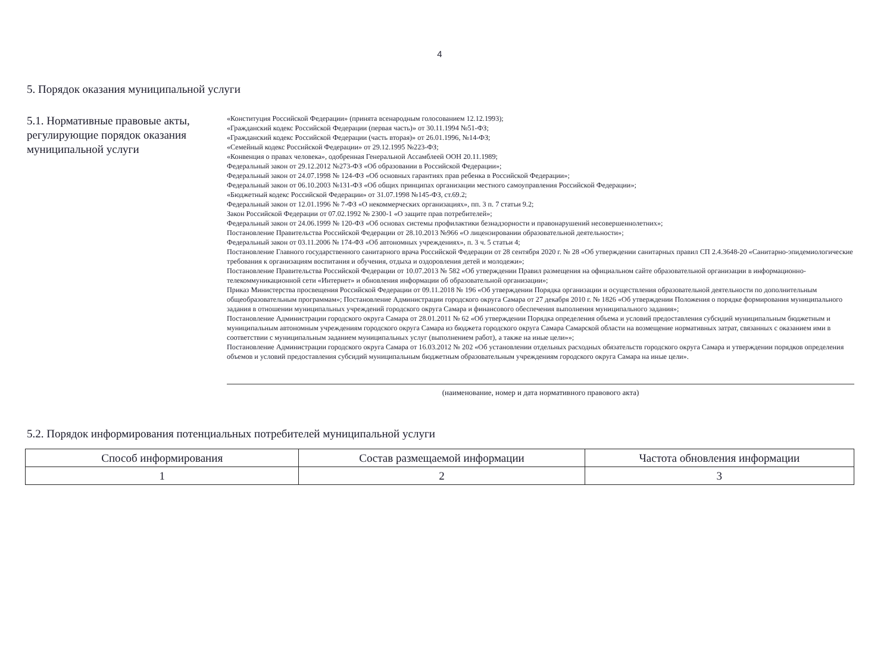4
5. Порядок оказания муниципальной услуги
5.1. Нормативные правовые акты, регулирующие порядок оказания муниципальной услуги
«Конституция Российской Федерации» (принята всенародным голосованием 12.12.1993);
«Гражданский кодекс Российской Федерации (первая часть)» от 30.11.1994 №51-ФЗ;
«Гражданский кодекс Российской Федерации (часть вторая)» от 26.01.1996, №14-ФЗ;
«Семейный кодекс Российской Федерации» от 29.12.1995 №223-ФЗ;
«Конвенция о правах человека», одобренная Генеральной Ассамблеей ООН 20.11.1989;
Федеральный закон от 29.12.2012 №273-ФЗ «Об образовании в Российской Федерации»;
Федеральный закон от 24.07.1998 № 124-ФЗ «Об основных гарантиях прав ребенка в Российской Федерации»;
Федеральный закон от 06.10.2003 №131-ФЗ «Об общих принципах организации местного самоуправления Российской Федерации»;
«Бюджетный кодекс Российской Федерации» от 31.07.1998 №145-ФЗ, ст.69.2;
Федеральный закон от 12.01.1996 № 7-ФЗ «О некоммерческих организациях», пп. 3 п. 7 статьи 9.2;
Закон Российской Федерации от 07.02.1992 № 2300-1 «О защите прав потребителей»;
Федеральный закон от 24.06.1999 № 120-ФЗ «Об основах системы профилактики безнадзорности и правонарушений несовершеннолетних»;
Постановление Правительства Российской Федерации от 28.10.2013 №966 «О лицензировании образовательной деятельности»;
Федеральный закон от 03.11.2006 № 174-ФЗ «Об автономных учреждениях», п. 3 ч. 5 статьи 4;
Постановление Главного государственного санитарного врача Российской Федерации от 28 сентября 2020 г. № 28 «Об утверждении санитарных правил СП 2.4.3648-20 «Санитарно-эпидемиологические требования к организациям воспитания и обучения, отдыха и оздоровления детей и молодежи»;
Постановление Правительства Российской Федерации от 10.07.2013 № 582 «Об утверждении Правил размещения на официальном сайте образовательной организации в информационно-телекоммуникационной сети «Интернет» и обновления информации об образовательной организации»;
Приказ Министерства просвещения Российской Федерации от 09.11.2018 № 196 «Об утверждении Порядка организации и осуществления образовательной деятельности по дополнительным общеобразовательным программам»; Постановление Администрации городского округа Самара от 27 декабря 2010 г. № 1826 «Об утверждении Положения о порядке формирования муниципального задания в отношении муниципальных учреждений городского округа Самара и финансового обеспечения выполнения муниципального задания»;
Постановление Администрации городского округа Самара от 28.01.2011 № 62 «Об утверждении Порядка определения объема и условий предоставления субсидий муниципальным бюджетным и муниципальным автономным учреждениям городского округа Самара из бюджета городского округа Самара Самарской области на возмещение нормативных затрат, связанных с оказанием ими в соответствии с муниципальным заданием муниципальных услуг (выполнением работ), а также на иные цели»»;
Постановление Администрации городского округа Самара от 16.03.2012 № 202 «Об установлении отдельных расходных обязательств городского округа Самара и утверждении порядков определения объемов и условий предоставления субсидий муниципальным бюджетным образовательным учреждениям городского округа Самара на иные цели».
(наименование, номер и дата нормативного правового акта)
5.2. Порядок информирования потенциальных потребителей муниципальной услуги
| Способ информирования | Состав размещаемой информации | Частота обновления информации |
| --- | --- | --- |
| 1 | 2 | 3 |